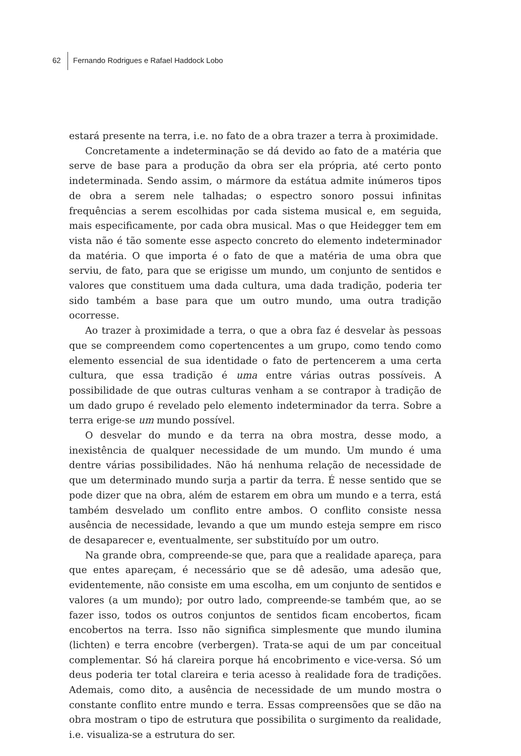62 Fernando Rodrigues e Rafael Haddock Lobo
estará presente na terra, i.e. no fato de a obra trazer a terra à proximidade.
Concretamente a indeterminação se dá devido ao fato de a matéria que serve de base para a produção da obra ser ela própria, até certo ponto indeterminada. Sendo assim, o mármore da estátua admite inúmeros tipos de obra a serem nele talhadas; o espectro sonoro possui infinitas frequências a serem escolhidas por cada sistema musical e, em seguida, mais especificamente, por cada obra musical. Mas o que Heidegger tem em vista não é tão somente esse aspecto concreto do elemento indeterminador da matéria. O que importa é o fato de que a matéria de uma obra que serviu, de fato, para que se erigisse um mundo, um conjunto de sentidos e valores que constituem uma dada cultura, uma dada tradição, poderia ter sido também a base para que um outro mundo, uma outra tradição ocorresse.
Ao trazer à proximidade a terra, o que a obra faz é desvelar às pessoas que se compreendem como copertencentes a um grupo, como tendo como elemento essencial de sua identidade o fato de pertencerem a uma certa cultura, que essa tradição é uma entre várias outras possíveis. A possibilidade de que outras culturas venham a se contrapor à tradição de um dado grupo é revelado pelo elemento indeterminador da terra. Sobre a terra erige-se um mundo possível.
O desvelar do mundo e da terra na obra mostra, desse modo, a inexistência de qualquer necessidade de um mundo. Um mundo é uma dentre várias possibilidades. Não há nenhuma relação de necessidade de que um determinado mundo surja a partir da terra. É nesse sentido que se pode dizer que na obra, além de estarem em obra um mundo e a terra, está também desvelado um conflito entre ambos. O conflito consiste nessa ausência de necessidade, levando a que um mundo esteja sempre em risco de desaparecer e, eventualmente, ser substituído por um outro.
Na grande obra, compreende-se que, para que a realidade apareça, para que entes apareçam, é necessário que se dê adesão, uma adesão que, evidentemente, não consiste em uma escolha, em um conjunto de sentidos e valores (a um mundo); por outro lado, compreende-se também que, ao se fazer isso, todos os outros conjuntos de sentidos ficam encobertos, ficam encobertos na terra. Isso não significa simplesmente que mundo ilumina (lichten) e terra encobre (verbergen). Trata-se aqui de um par conceitual complementar. Só há clareira porque há encobrimento e vice-versa. Só um deus poderia ter total clareira e teria acesso à realidade fora de tradições. Ademais, como dito, a ausência de necessidade de um mundo mostra o constante conflito entre mundo e terra. Essas compreensões que se dão na obra mostram o tipo de estrutura que possibilita o surgimento da realidade, i.e. visualiza-se a estrutura do ser.